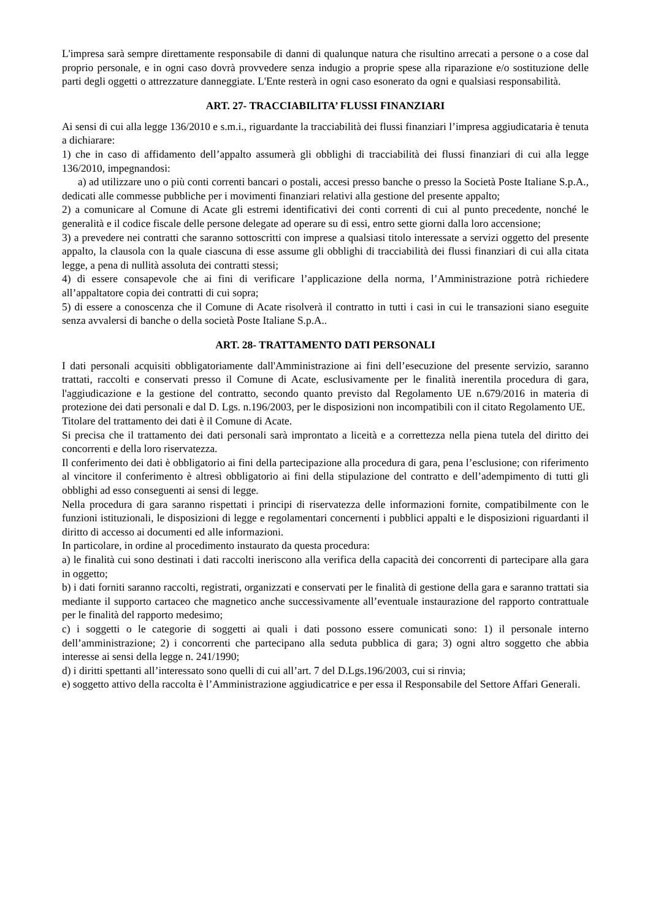L'impresa sarà sempre direttamente responsabile di danni di qualunque natura che risultino arrecati a persone o a cose dal proprio personale, e in ogni caso dovrà provvedere senza indugio a proprie spese alla riparazione e/o sostituzione delle parti degli oggetti o attrezzature danneggiate. L'Ente resterà in ogni caso esonerato da ogni e qualsiasi responsabilità.
ART. 27- TRACCIABILITA’ FLUSSI FINANZIARI
Ai sensi di cui alla legge 136/2010 e s.m.i., riguardante la tracciabilità dei flussi finanziari l’impresa aggiudicataria è tenuta a dichiarare:
1) che in caso di affidamento dell’appalto assumerà gli obblighi di tracciabilità dei flussi finanziari di cui alla legge 136/2010, impegnandosi:
a) ad utilizzare uno o più conti correnti bancari o postali, accesi presso banche o presso la Società Poste Italiane S.p.A., dedicati alle commesse pubbliche per i movimenti finanziari relativi alla gestione del presente appalto;
2) a comunicare al Comune di Acate gli estremi identificativi dei conti correnti di cui al punto precedente, nonché le generalità e il codice fiscale delle persone delegate ad operare su di essi, entro sette giorni dalla loro accensione;
3) a prevedere nei contratti che saranno sottoscritti con imprese a qualsiasi titolo interessate a servizi oggetto del presente appalto, la clausola con la quale ciascuna di esse assume gli obblighi di tracciabilità dei flussi finanziari di cui alla citata legge, a pena di nullità assoluta dei contratti stessi;
4) di essere consapevole che ai fini di verificare l’applicazione della norma, l’Amministrazione potrà richiedere all’appaltatore copia dei contratti di cui sopra;
5) di essere a conoscenza che il Comune di Acate risolverà il contratto in tutti i casi in cui le transazioni siano eseguite senza avvalersi di banche o della società Poste Italiane S.p.A..
ART. 28- TRATTAMENTO DATI PERSONALI
I dati personali acquisiti obbligatoriamente dall'Amministrazione ai fini dell’esecuzione del presente servizio, saranno trattati, raccolti e conservati presso il Comune di Acate, esclusivamente per le finalità inerentila procedura di gara, l'aggiudicazione e la gestione del contratto, secondo quanto previsto dal Regolamento UE n.679/2016 in materia di protezione dei dati personali e dal D. Lgs. n.196/2003, per le disposizioni non incompatibili con il citato Regolamento UE.
Titolare del trattamento dei dati è il Comune di Acate.
Si precisa che il trattamento dei dati personali sarà improntato a liceità e a correttezza nella piena tutela del diritto dei concorrenti e della loro riservatezza.
Il conferimento dei dati è obbligatorio ai fini della partecipazione alla procedura di gara, pena l’esclusione; con riferimento al vincitore il conferimento è altresì obbligatorio ai fini della stipulazione del contratto e dell’adempimento di tutti gli obblighi ad esso conseguenti ai sensi di legge.
Nella procedura di gara saranno rispettati i principi di riservatezza delle informazioni fornite, compatibilmente con le funzioni istituzionali, le disposizioni di legge e regolamentari concernenti i pubblici appalti e le disposizioni riguardanti il diritto di accesso ai documenti ed alle informazioni.
In particolare, in ordine al procedimento instaurato da questa procedura:
a) le finalità cui sono destinati i dati raccolti ineriscono alla verifica della capacità dei concorrenti di partecipare alla gara in oggetto;
b) i dati forniti saranno raccolti, registrati, organizzati e conservati per le finalità di gestione della gara e saranno trattati sia mediante il supporto cartaceo che magnetico anche successivamente all’eventuale instaurazione del rapporto contrattuale per le finalità del rapporto medesimo;
c) i soggetti o le categorie di soggetti ai quali i dati possono essere comunicati sono: 1) il personale interno dell’amministrazione; 2) i concorrenti che partecipano alla seduta pubblica di gara; 3) ogni altro soggetto che abbia interesse ai sensi della legge n. 241/1990;
d) i diritti spettanti all’interessato sono quelli di cui all’art. 7 del D.Lgs.196/2003, cui si rinvia;
e) soggetto attivo della raccolta è l’Amministrazione aggiudicatrice e per essa il Responsabile del Settore Affari Generali.